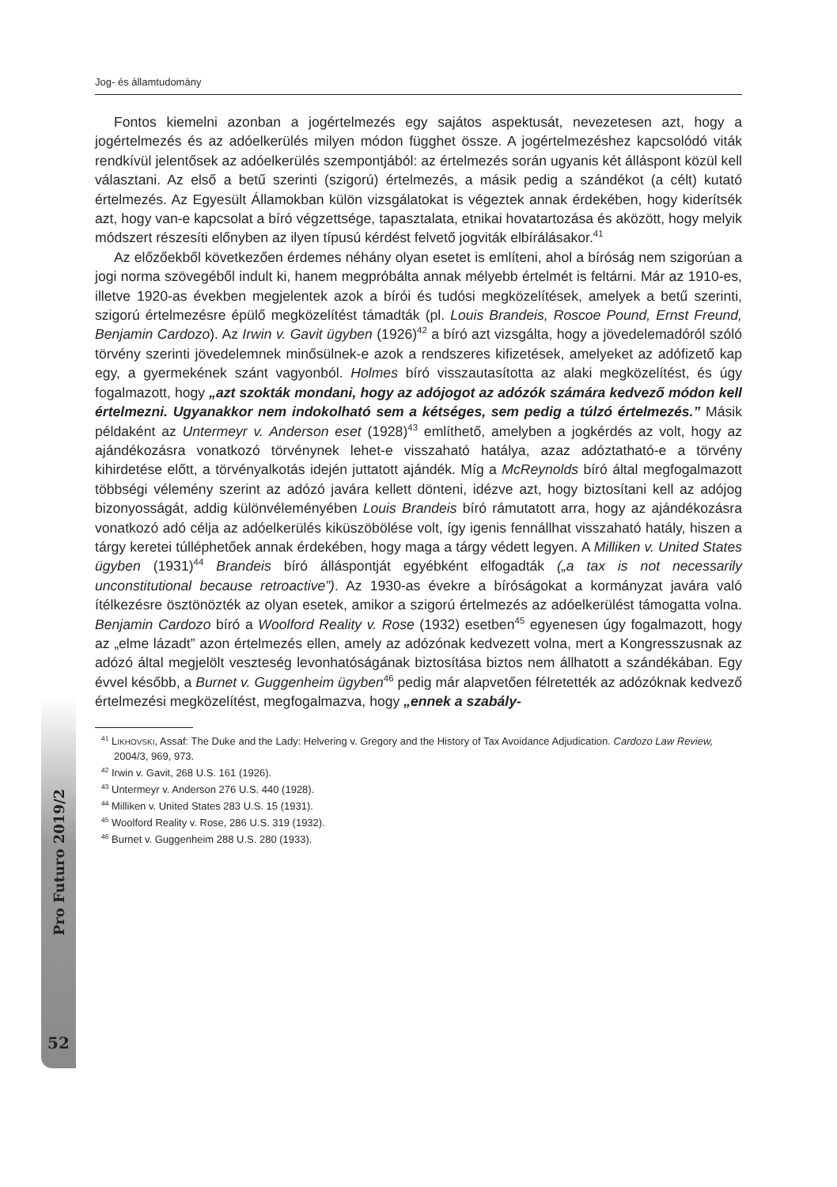Pro Futuro 2019/2
52
Jog- és államtudomány
Fontos kiemelni azonban a jogértelmezés egy sajátos aspektusát, nevezetesen azt, hogy a jogértelmezés és az adóelkerülés milyen módon függhet össze. A jog­értelmezéshez kapcsolódó viták rendkívül jelentősek az adóelkerülés szempontjá­ból: az értelmezés során ugyanis két álláspont közül kell választani. Az első a betű szerinti (szigorú) értelmezés, a másik pedig a szándékot (a célt) kutató értelmezés. Az Egyesült Államokban külön vizsgálatokat is végeztek annak érdekében, hogy ki­derítsék azt, hogy van-e kapcsolat a bíró végzettsége, tapasztalata, etnikai hovatar­tozása és aközött, hogy melyik módszert részesíti előnyben az ilyen típusú kérdést felvető jogviták elbírálásakor.<sup>41</sup>
Az előzőekből következően érdemes néhány olyan esetet is említeni, ahol a bíró­ság nem szigorúan a jogi norma szövegéből indult ki, hanem megpróbálta annak mé­lyebb értelmét is feltárni. Már az 1910-es, illetve 1920-as években megjelentek azok a bírói és tudósi megközelítések, amelyek a betű szerinti, szigorú értelmezésre épülő megközelítést támadták (pl. Louis Brandeis, Roscoe Pound, Ernst Freund, Benjamin Cardozo). Az Irwin v. Gavit ügyben (1926)<sup>42</sup> a bíró azt vizsgálta, hogy a jövedelem­adóról szóló törvény szerinti jövedelemnek minősülnek-e azok a rendszeres kifize­tések, amelyeket az adófizető kap egy, a gyermekének szánt vagyonból. Holmes bíró visszautasította az alaki megközelítést, és úgy fogalmazott, hogy „azt szokták mondani, hogy az adójogot az adózók számára kedvező módon kell értelmezni. Ugyanakkor nem indokolható sem a kétséges, sem pedig a túlzó értelmezés.” Másik példaként az Untermeyr v. Anderson eset (1928)<sup>43</sup> említhető, amelyben a jogkérdés az volt, hogy az ajándékozásra vonatkozó törvénynek lehet-e visszaható hatálya, azaz adóztatható-e a törvény kihirdetése előtt, a törvényalkotás idején juttatott aján­dék. Míg a McReynolds bíró által megfogalmazott többségi vélemény szerint az adó­zó javára kellett dönteni, idézve azt, hogy biztosítani kell az adójog bizonyosságát, addig különvéleményében Louis Brandeis bíró rámutatott arra, hogy az ajándéko­zásra vonatkozó adó célja az adóelkerülés kiküszöbölése volt, így igenis fennállhat visszaható hatály, hiszen a tárgy keretei túlléphetőek annak érdekében, hogy maga a tárgy védett legyen. A Milliken v. United States ügyben (1931)<sup>44</sup> Brandeis bíró ál­láspontját egyébként elfogadták („a tax is not necessarily unconstitutional because retroactive”). Az 1930-as évekre a bíróságokat a kormányzat javára való ítélkezésre ösztönözték az olyan esetek, amikor a szigorú értelmezés az adóelkerülést támo­gatta volna. Benjamin Cardozo bíró a Woolford Reality v. Rose (1932) esetben<sup>45</sup> egyenesen úgy fogalmazott, hogy az „elme lázadt” azon értelmezés ellen, amely az adózónak kedvezett volna, mert a Kongresszusnak az adózó által megjelölt vesz­teség levonhatóságának biztosítása biztos nem állhatott a szándékában. Egy évvel később, a Burnet v. Guggenheim ügyben<sup>46</sup> pedig már alapvetően félretették az adó­zóknak kedvező értelmezési megközelítést, megfogalmazva, hogy „ennek a szabály-
<sup>41</sup> LIKHOVSKI, Assaf: The Duke and the Lady: Helvering v. Gregory and the History of Tax Avoidance Adjudication. Cardozo Law Review, 2004/3, 969, 973.
<sup>42</sup> Irwin v. Gavit, 268 U.S. 161 (1926).
<sup>43</sup> Untermeyr v. Anderson 276 U.S. 440 (1928).
<sup>44</sup> Milliken v. United States 283 U.S. 15 (1931).
<sup>45</sup> Woolford Reality v. Rose, 286 U.S. 319 (1932).
<sup>46</sup> Burnet v. Guggenheim 288 U.S. 280 (1933).